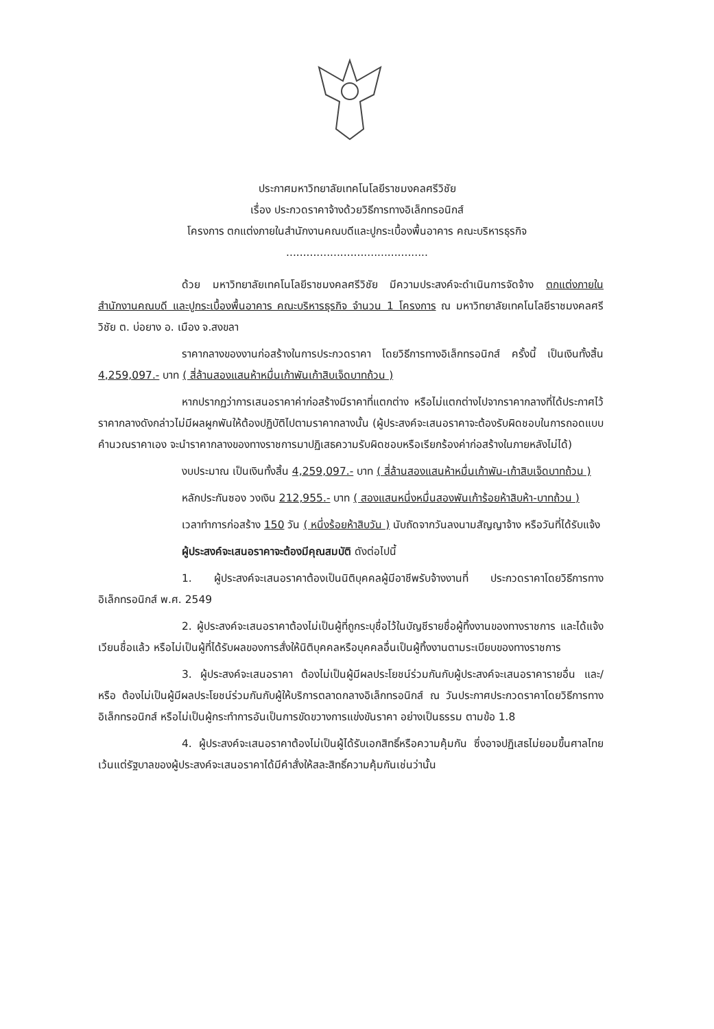ประกาศมหาวิทยาลัยเทคโนโลยีราชมงคลศรีวิชัย
เรื่อง ประกวดราคาจ้างด้วยวิธีการทางอิเล็กทรอนิกส์
โครงการ ตกแต่งภายในสำนักงานคณบดีและปูกระเบื้องพื้นอาคาร คณะบริหารธุรกิจ
..........................................
ด้วย มหาวิทยาลัยเทคโนโลยีราชมงคลศรีวิชัย มีความประสงค์จะดำเนินการจัดจ้าง ตกแต่งภายในสำนักงานคณบดี และปูกระเบื้องพื้นอาคาร คณะบริหารธุรกิจ จำนวน 1 โครงการ ณ มหาวิทยาลัยเทคโนโลยีราชมงคลศรีวิชัย ต. บ่อยาง อ. เมือง จ.สงขลา
ราคากลางของงานก่อสร้างในการประกวดราคา โดยวิธีการทางอิเล็กทรอนิกส์ ครั้งนี้ เป็นเงินทั้งสิ้น 4,259,097.- บาท ( สี่ล้านสองแสนห้าหมื่นเก้าพันเก้าสิบเจ็ดบาทถ้วน )
หากปรากฏว่าการเสนอราคาค่าก่อสร้างมีราคาที่แตกต่าง หรือไม่แตกต่างไปจากราคากลางที่ได้ประกาศไว้ ราคากลางดังกล่าวไม่มีผลผูกพันให้ต้องปฏิบัติไปตามราคากลางนั้น (ผู้ประสงค์จะเสนอราคาจะต้องรับผิดชอบในการถอดแบบคำนวณราคาเอง จะนำราคากลางของทางราชการมาปฏิเสธความรับผิดชอบหรือเรียกร้องค่าก่อสร้างในภายหลังไม่ได้)
งบประมาณ เป็นเงินทั้งสิ้น 4,259,097.- บาท ( สี่ล้านสองแสนห้าหมื่นเก้าพัน-เก้าสิบเจ็ดบาทถ้วน )
หลักประกันซอง วงเงิน 212,955.- บาท ( สองแสนหนึ่งหมื่นสองพันเก้าร้อยห้าสิบห้า-บาทถ้วน )
เวลาทำการก่อสร้าง 150 วัน ( หนึ่งร้อยห้าสิบวัน ) นับถัดจากวันลงนามสัญญาจ้าง หรือวันที่ได้รับแจ้ง
ผู้ประสงค์จะเสนอราคาจะต้องมีคุณสมบัติ ดังต่อไปนี้
1. ผู้ประสงค์จะเสนอราคาต้องเป็นนิติบุคคลผู้มีอาชีพรับจ้างงานที่ ประกวดราคาโดยวิธีการทางอิเล็กทรอนิกส์ พ.ศ. 2549
2. ผู้ประสงค์จะเสนอราคาต้องไม่เป็นผู้ที่ถูกระบุชื่อไว้ในบัญชีรายชื่อผู้ทิ้งงานของทางราชการ และได้แจ้งเวียนชื่อแล้ว หรือไม่เป็นผู้ที่ได้รับผลของการสั่งให้นิติบุคคลหรือบุคคลอื่นเป็นผู้ทิ้งงานตามระเบียบของทางราชการ
3. ผู้ประสงค์จะเสนอราคา ต้องไม่เป็นผู้มีผลประโยชน์ร่วมกันกับผู้ประสงค์จะเสนอราคารายอื่น และ/หรือ ต้องไม่เป็นผู้มีผลประโยชน์ร่วมกันกับผู้ให้บริการตลาดกลางอิเล็กทรอนิกส์ ณ วันประกาศประกวดราคาโดยวิธีการทางอิเล็กทรอนิกส์ หรือไม่เป็นผู้กระทำการอันเป็นการขัดขวางการแข่งขันราคา อย่างเป็นธรรม ตามข้อ 1.8
4. ผู้ประสงค์จะเสนอราคาต้องไม่เป็นผู้ได้รับเอกสิทธิ์หรือความคุ้มกัน ซึ่งอาจปฏิเสธไม่ยอมขึ้นศาลไทย เว้นแต่รัฐบาลของผู้ประสงค์จะเสนอราคาได้มีคำสั่งให้สละสิทธิ์ความคุ้มกันเช่นว่านั้น